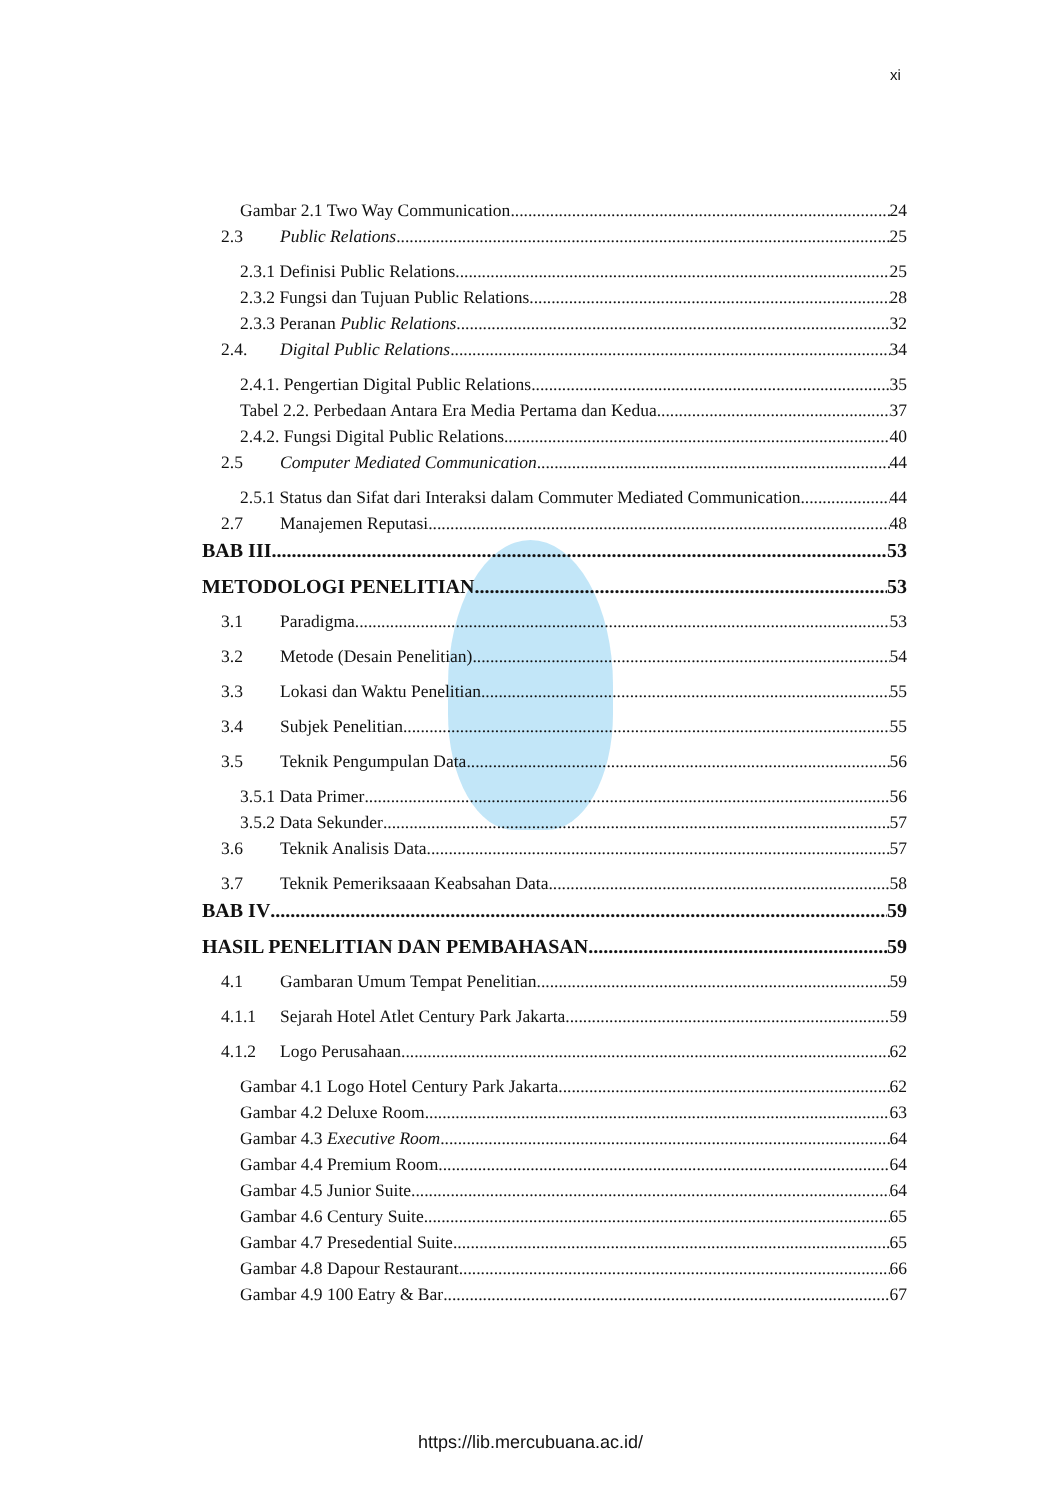xi
Gambar 2.1 Two Way Communication 24
2.3 Public Relations 25
2.3.1 Definisi Public Relations 25
2.3.2 Fungsi dan Tujuan Public Relations 28
2.3.3 Peranan Public Relations 32
2.4. Digital Public Relations 34
2.4.1. Pengertian Digital Public Relations 35
Tabel 2.2. Perbedaan Antara Era Media Pertama dan Kedua 37
2.4.2. Fungsi Digital Public Relations 40
2.5 Computer Mediated Communication 44
2.5.1 Status dan Sifat dari Interaksi dalam Commuter Mediated Communication 44
2.7 Manajemen Reputasi 48
BAB III 53
METODOLOGI PENELITIAN 53
3.1 Paradigma 53
3.2 Metode (Desain Penelitian) 54
3.3 Lokasi dan Waktu Penelitian 55
3.4 Subjek Penelitian 55
3.5 Teknik Pengumpulan Data 56
3.5.1 Data Primer 56
3.5.2 Data Sekunder 57
3.6 Teknik Analisis Data 57
3.7 Teknik Pemeriksaaan Keabsahan Data 58
BAB IV 59
HASIL PENELITIAN DAN PEMBAHASAN 59
4.1 Gambaran Umum Tempat Penelitian 59
4.1.1 Sejarah Hotel Atlet Century Park Jakarta 59
4.1.2 Logo Perusahaan 62
Gambar 4.1 Logo Hotel Century Park Jakarta 62
Gambar 4.2 Deluxe Room 63
Gambar 4.3 Executive Room 64
Gambar 4.4 Premium Room 64
Gambar 4.5 Junior Suite 64
Gambar 4.6 Century Suite 65
Gambar 4.7 Presedential Suite 65
Gambar 4.8 Dapour Restaurant 66
Gambar 4.9 100 Eatry & Bar 67
https://lib.mercubuana.ac.id/